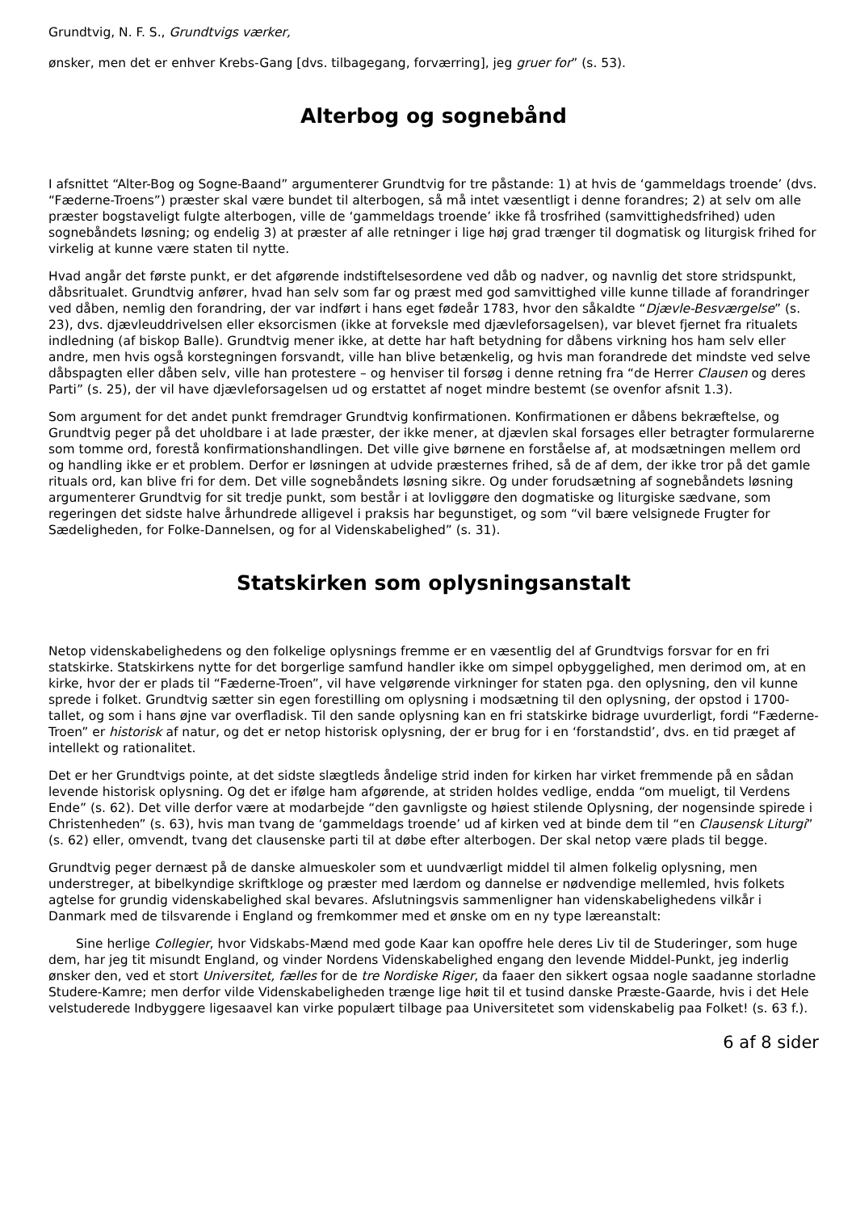Grundtvig, N. F. S., Grundtvigs værker,
ønsker, men det er enhver Krebs-Gang [dvs. tilbagegang, forværring], jeg gruer for” (s. 53).
Alterbog og sognebånd
I afsnittet “Alter-Bog og Sogne-Baand” argumenterer Grundtvig for tre påstande: 1) at hvis de ‘gammeldags troende’ (dvs. “Fæderne-Troens”) præster skal være bundet til alterbogen, så må intet væsentligt i denne forandres; 2) at selv om alle præster bogstaveligt fulgte alterbogen, ville de ‘gammeldags troende’ ikke få trosfrihed (samvittighedsfrihed) uden sognebåndets løsning; og endelig 3) at præster af alle retninger i lige høj grad trænger til dogmatisk og liturgisk frihed for virkelig at kunne være staten til nytte.
Hvad angår det første punkt, er det afgørende indstiftelsesordene ved dåb og nadver, og navnlig det store stridspunkt, dåbsritualet. Grundtvig anfører, hvad han selv som far og præst med god samvittighed ville kunne tillade af forandringer ved dåben, nemlig den forandring, der var indført i hans eget fødeår 1783, hvor den såkaldte “Djævle-Besværgelse” (s. 23), dvs. djævleuddrivelsen eller eksorcismen (ikke at forveksle med djævleforsagelsen), var blevet fjernet fra ritualets indledning (af biskop Balle). Grundtvig mener ikke, at dette har haft betydning for dåbens virkning hos ham selv eller andre, men hvis også korstegningen forsvandt, ville han blive betænkelig, og hvis man forandrede det mindste ved selve dåbspagten eller dåben selv, ville han protestere – og henviser til forsøg i denne retning fra “de Herrer Clausen og deres Parti” (s. 25), der vil have djævleforsagelsen ud og erstattet af noget mindre bestemt (se ovenfor afsnit 1.3).
Som argument for det andet punkt fremdrager Grundtvig konfirmationen. Konfirmationen er dåbens bekræftelse, og Grundtvig peger på det uholdbare i at lade præster, der ikke mener, at djævlen skal forsages eller betragter formularerne som tomme ord, forestå konfirmationshandlingen. Det ville give børnene en forståelse af, at modsætningen mellem ord og handling ikke er et problem. Derfor er løsningen at udvide præsternes frihed, så de af dem, der ikke tror på det gamle rituals ord, kan blive fri for dem. Det ville sognebåndets løsning sikre. Og under forudsætning af sognebåndets løsning argumenterer Grundtvig for sit tredje punkt, som består i at lovliggøre den dogmatiske og liturgiske sædvane, som regeringen det sidste halve århundrede alligevel i praksis har begunstiget, og som “vil bære velsignede Frugter for Sædeligheden, for Folke-Dannelsen, og for al Videnskabelighed” (s. 31).
Statskirken som oplysningsanstalt
Netop videnskabelighedens og den folkelige oplysnings fremme er en væsentlig del af Grundtvigs forsvar for en fri statskirke. Statskirkens nytte for det borgerlige samfund handler ikke om simpel opbyggelighed, men derimod om, at en kirke, hvor der er plads til “Fæderne-Troen”, vil have velgørende virkninger for staten pga. den oplysning, den vil kunne sprede i folket. Grundtvig sætter sin egen forestilling om oplysning i modsætning til den oplysning, der opstod i 1700-tallet, og som i hans øjne var overfladisk. Til den sande oplysning kan en fri statskirke bidrage uvurderligt, fordi “Fæderne-Troen” er historisk af natur, og det er netop historisk oplysning, der er brug for i en ‘forstandstid’, dvs. en tid præget af intellekt og rationalitet.
Det er her Grundtvigs pointe, at det sidste slægtleds åndelige strid inden for kirken har virket fremmende på en sådan levende historisk oplysning. Og det er ifølge ham afgørende, at striden holdes vedlige, endda “om mueligt, til Verdens Ende” (s. 62). Det ville derfor være at modarbejde “den gavnligste og høiest stilende Oplysning, der nogensinde spirede i Christenheden” (s. 63), hvis man tvang de ‘gammeldags troende’ ud af kirken ved at binde dem til “en Clausensk Liturgi” (s. 62) eller, omvendt, tvang det clausenske parti til at døbe efter alterbogen. Der skal netop være plads til begge.
Grundtvig peger dernæst på de danske almueskoler som et uundværligt middel til almen folkelig oplysning, men understreger, at bibelkyndige skriftkloge og præster med lærdom og dannelse er nødvendige mellemled, hvis folkets agtelse for grundig videnskabelighed skal bevares. Afslutningsvis sammenligner han videnskabelighedens vilkår i Danmark med de tilsvarende i England og fremkommer med et ønske om en ny type læreanstalt:
Sine herlige Collegier, hvor Vidskabs-Mænd med gode Kaar kan opoffre hele deres Liv til de Studeringer, som huge dem, har jeg tit misundt England, og vinder Nordens Videnskabelighed engang den levende Middel-Punkt, jeg inderlig ønsker den, ved et stort Universitet, fælles for de tre Nordiske Riger, da faaer den sikkert ogsaa nogle saadanne storladne Studere-Kamre; men derfor vilde Videnskabeligheden trænge lige høit til et tusind danske Præste-Gaarde, hvis i det Hele velstuderede Indbyggere ligesaavel kan virke populært tilbage paa Universitetet som videnskabelig paa Folket! (s. 63 f.).
6 af 8 sider